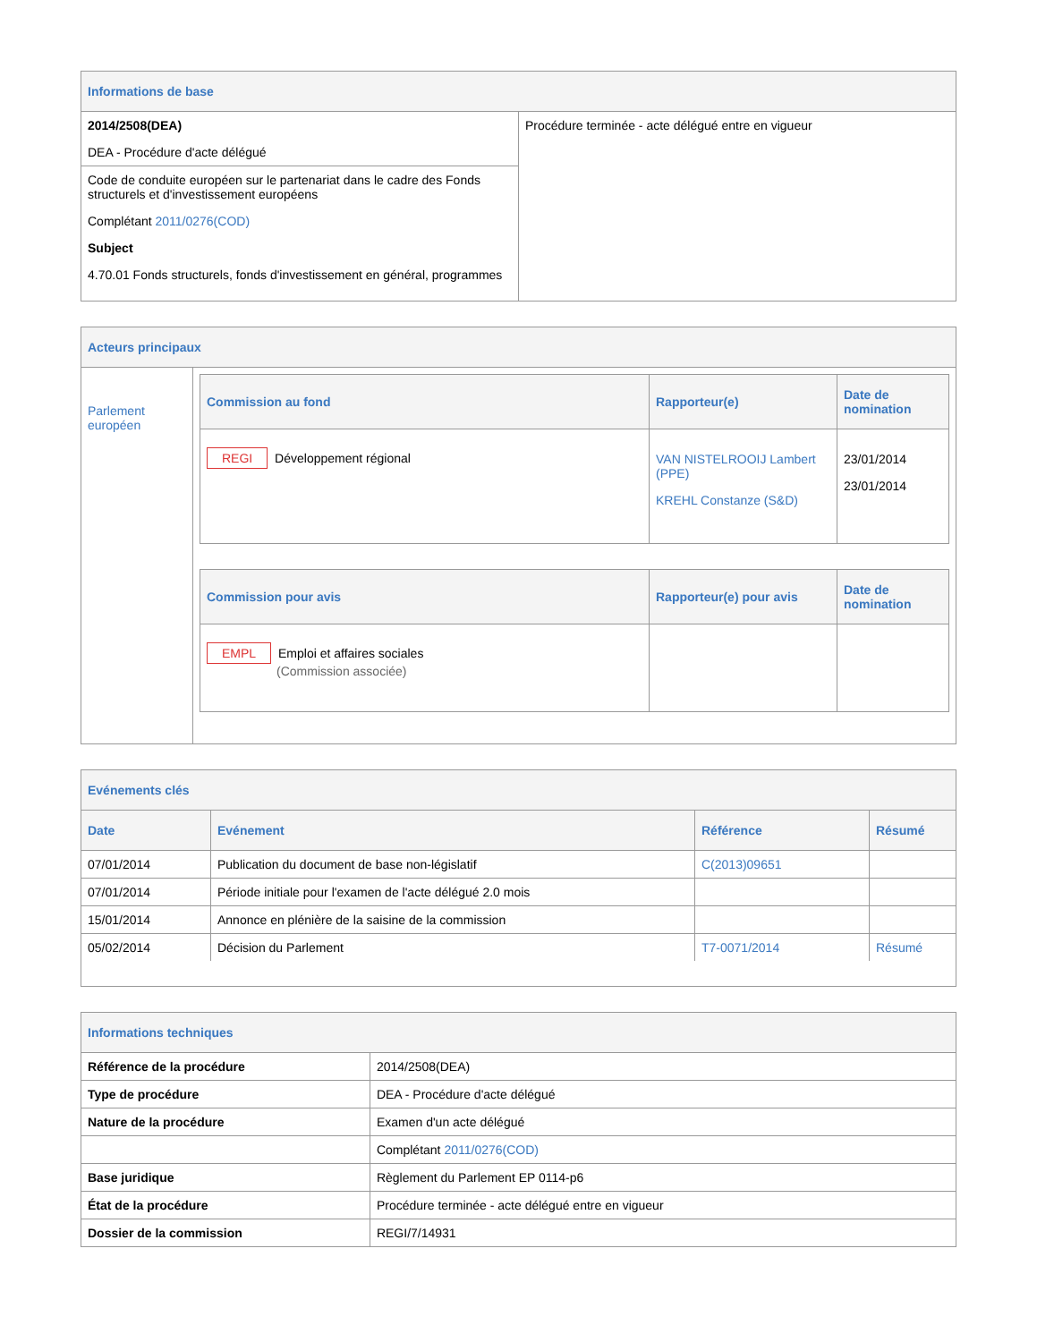Informations de base
| 2014/2508(DEA) DEA - Procédure d'acte délégué Code de conduite européen sur le partenariat dans le cadre des Fonds structurels et d'investissement européens Complétant 2011/0276(COD) Subject 4.70.01 Fonds structurels, fonds d'investissement en général, programmes | Procédure terminée - acte délégué entre en vigueur |
Acteurs principaux
| Parlement européen | / Commission au fond / Rapporteur(e) / Date de nomination / / --- / --- / --- / / REGI Développement régional / VAN NISTELROOIJ Lambert (PPE) KREHL Constanze (S&D) / 23/01/2014 23/01/2014 / / Commission pour avis / Rapporteur(e) pour avis / Date de nomination / / --- / --- / --- / / EMPL Emploi et affaires sociales (Commission associée) / / / |
Evénements clés
| Date | Evénement | Référence | Résumé |
| --- | --- | --- | --- |
| 07/01/2014 | Publication du document de base non-législatif | C(2013)09651 | |
| 07/01/2014 | Période initiale pour l'examen de l'acte délégué 2.0 mois | | |
| 15/01/2014 | Annonce en plénière de la saisine de la commission | | |
| 05/02/2014 | Décision du Parlement | T7-0071/2014 | Résumé |
Informations techniques
| Référence de la procédure | 2014/2508(DEA) |
| Type de procédure | DEA - Procédure d'acte délégué |
| Nature de la procédure | Examen d'un acte délégué |
| | Complétant 2011/0276(COD) |
| Base juridique | Règlement du Parlement EP 0114-p6 |
| État de la procédure | Procédure terminée - acte délégué entre en vigueur |
| Dossier de la commission | REGI/7/14931 |